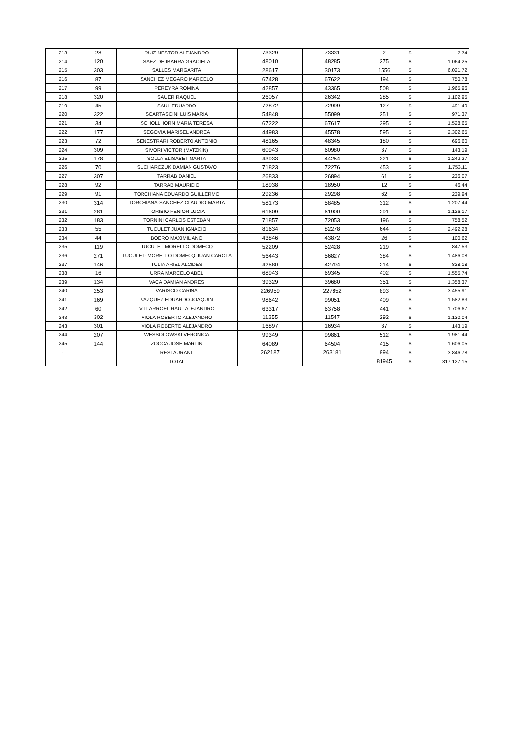| 213 | 28 | RUIZ NESTOR ALEJANDRO | 73329 | 73331 | 2 | $ 7,74 |
| 214 | 120 | SAEZ DE IBARRA GRACIELA | 48010 | 48285 | 275 | $ 1.064,25 |
| 215 | 303 | SALLES MARGARITA | 28617 | 30173 | 1556 | $ 6.021,72 |
| 216 | 87 | SANCHEZ MEGARO MARCELO | 67428 | 67622 | 194 | $ 750,78 |
| 217 | 99 | PEREYRA ROMINA | 42857 | 43365 | 508 | $ 1.965,96 |
| 218 | 320 | SAUER RAQUEL | 26057 | 26342 | 285 | $ 1.102,95 |
| 219 | 45 | SAUL EDUARDO | 72872 | 72999 | 127 | $ 491,49 |
| 220 | 322 | SCARTASCINI LUIS MARIA | 54848 | 55099 | 251 | $ 971,37 |
| 221 | 34 | SCHOLLHORN MARIA TERESA | 67222 | 67617 | 395 | $ 1.528,65 |
| 222 | 177 | SEGOVIA MARISEL ANDREA | 44983 | 45578 | 595 | $ 2.302,65 |
| 223 | 72 | SENESTRARI ROBERTO ANTONIO | 48165 | 48345 | 180 | $ 696,60 |
| 224 | 309 | SIVORI VICTOR (MATZKIN) | 60943 | 60980 | 37 | $ 143,19 |
| 225 | 178 | SOLLA ELISABET MARTA | 43933 | 44254 | 321 | $ 1.242,27 |
| 226 | 70 | SUCHARCZUK DAMIAN GUSTAVO | 71823 | 72276 | 453 | $ 1.753,11 |
| 227 | 307 | TARRAB DANIEL | 26833 | 26894 | 61 | $ 236,07 |
| 228 | 92 | TARRAB MAURICIO | 18938 | 18950 | 12 | $ 46,44 |
| 229 | 91 | TORCHIANA EDUARDO GUILLERMO | 29236 | 29298 | 62 | $ 239,94 |
| 230 | 314 | TORCHIANA-SANCHEZ CLAUDIO-MARTA | 58173 | 58485 | 312 | $ 1.207,44 |
| 231 | 281 | TORIBIO FENIOR LUCIA | 61609 | 61900 | 291 | $ 1.126,17 |
| 232 | 183 | TORNINI CARLOS ESTEBAN | 71857 | 72053 | 196 | $ 758,52 |
| 233 | 55 | TUCULET JUAN IGNACIO | 81634 | 82278 | 644 | $ 2.492,28 |
| 234 | 44 | BOERO MAXIMILIANO | 43846 | 43872 | 26 | $ 100,62 |
| 235 | 119 | TUCULET MORELLO DOMECQ | 52209 | 52428 | 219 | $ 847,53 |
| 236 | 271 | TUCULET- MORELLO DOMECQ JUAN CAROLA | 56443 | 56827 | 384 | $ 1.486,08 |
| 237 | 146 | TULIA ARIEL ALCIDES | 42580 | 42794 | 214 | $ 828,18 |
| 238 | 16 | URRA MARCELO ABEL | 68943 | 69345 | 402 | $ 1.555,74 |
| 239 | 134 | VACA DAMIAN ANDRES | 39329 | 39680 | 351 | $ 1.358,37 |
| 240 | 253 | VARISCO CARINA | 226959 | 227852 | 893 | $ 3.455,91 |
| 241 | 169 | VAZQUEZ EDUARDO JOAQUIN | 98642 | 99051 | 409 | $ 1.582,83 |
| 242 | 60 | VILLARROEL RAUL ALEJANDRO | 63317 | 63758 | 441 | $ 1.706,67 |
| 243 | 302 | VIOLA ROBERTO ALEJANDRO | 11255 | 11547 | 292 | $ 1.130,04 |
| 243 | 301 | VIOLA ROBERTO ALEJANDRO | 16897 | 16934 | 37 | $ 143,19 |
| 244 | 207 | WESSOLOWSKI VERONICA | 99349 | 99861 | 512 | $ 1.981,44 |
| 245 | 144 | ZOCCA JOSE MARTIN | 64089 | 64504 | 415 | $ 1.606,05 |
| - | | RESTAURANT | 262187 | 263181 | 994 | $ 3.846,78 |
| | | TOTAL | | | 81945 | $ 317.127,15 |